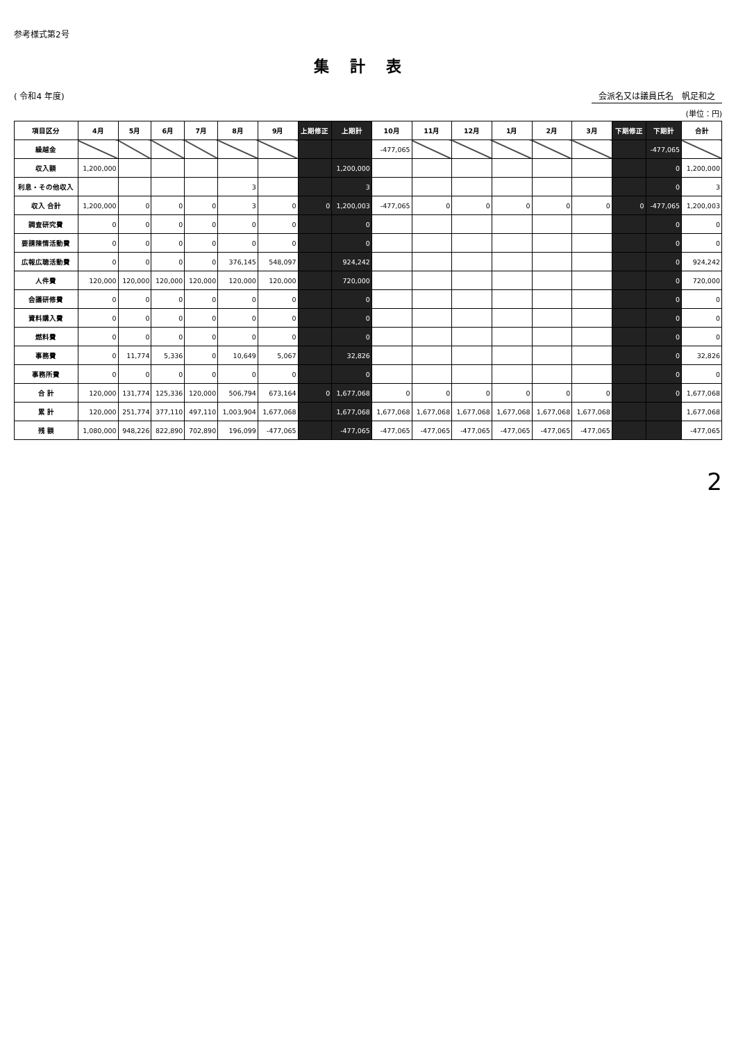参考様式第2号
集計表
( 令和4 年度) 会派名又は議員氏名　帆足和之
(単位：円)
| 項目区分 | 4月 | 5月 | 6月 | 7月 | 8月 | 9月 | 上期修正 | 上期計 | 10月 | 11月 | 12月 | 1月 | 2月 | 3月 | 下期修正 | 下期計 | 合計 |
| --- | --- | --- | --- | --- | --- | --- | --- | --- | --- | --- | --- | --- | --- | --- | --- | --- | --- |
| 繰越金 | | | | | | | | | -477,065 | | | | | | | -477,065 | |
| 収入額 | 1,200,000 | | | | | | | 1,200,000 | | | | | | | | 0 | 1,200,000 |
| 利息・その他収入 | | | | | 3 | | | 3 | | | | | | | | 0 | 3 |
| 収入 合計 | 1,200,000 | 0 | 0 | 0 | 3 | 0 | 0 | 1,200,003 | -477,065 | 0 | 0 | 0 | 0 | 0 | 0 | -477,065 | 1,200,003 |
| 調査研究費 | 0 | 0 | 0 | 0 | 0 | 0 | | 0 | | | | | | | | 0 | 0 |
| 要請陳情活動費 | 0 | 0 | 0 | 0 | 0 | 0 | | 0 | | | | | | | | 0 | 0 |
| 広報広聴活動費 | 0 | 0 | 0 | 0 | 376,145 | 548,097 | | 924,242 | | | | | | | | 0 | 924,242 |
| 人件費 | 120,000 | 120,000 | 120,000 | 120,000 | 120,000 | 120,000 | | 720,000 | | | | | | | | 0 | 720,000 |
| 会議研修費 | 0 | 0 | 0 | 0 | 0 | 0 | | 0 | | | | | | | | 0 | 0 |
| 資料購入費 | 0 | 0 | 0 | 0 | 0 | 0 | | 0 | | | | | | | | 0 | 0 |
| 燃料費 | 0 | 0 | 0 | 0 | 0 | 0 | | 0 | | | | | | | | 0 | 0 |
| 事務費 | 0 | 11,774 | 5,336 | 0 | 10,649 | 5,067 | | 32,826 | | | | | | | | 0 | 32,826 |
| 事務所費 | 0 | 0 | 0 | 0 | 0 | 0 | | 0 | | | | | | | | 0 | 0 |
| 合 計 | 120,000 | 131,774 | 125,336 | 120,000 | 506,794 | 673,164 | 0 | 1,677,068 | 0 | 0 | 0 | 0 | 0 | 0 | | 0 | 1,677,068 |
| 累 計 | 120,000 | 251,774 | 377,110 | 497,110 | 1,003,904 | 1,677,068 | | 1,677,068 | 1,677,068 | 1,677,068 | 1,677,068 | 1,677,068 | 1,677,068 | 1,677,068 | | | 1,677,068 |
| 残 額 | 1,080,000 | 948,226 | 822,890 | 702,890 | 196,099 | -477,065 | | -477,065 | -477,065 | -477,065 | -477,065 | -477,065 | -477,065 | -477,065 | | | -477,065 |
2